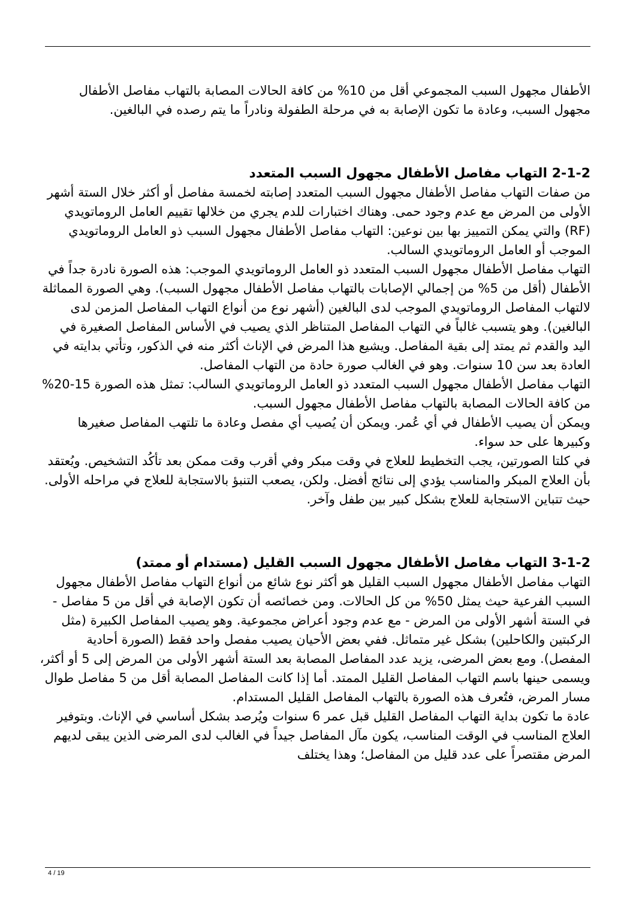الأطفال مجهول السبب المجموعي أقل من 10% من كافة الحالات المصابة بالتهاب مفاصل الأطفال مجهول السبب، وعادة ما تكون الإصابة به في مرحلة الطفولة ونادراً ما يتم رصده في البالغين.
2-1-2 التهاب مفاصل الأطفال مجهول السبب المتعدد
من صفات التهاب مفاصل الأطفال مجهول السبب المتعدد إصابته لخمسة مفاصل أو أكثر خلال الستة أشهر الأولى من المرض مع عدم وجود حمى. وهناك اختبارات للدم يجري من خلالها تقييم العامل الروماتويدي (RF) والتي يمكن التمييز بها بين نوعين: التهاب مفاصل الأطفال مجهول السبب ذو العامل الروماتويدي الموجب أو العامل الروماتويدي السالب.
التهاب مفاصل الأطفال مجهول السبب المتعدد ذو العامل الروماتويدي الموجب: هذه الصورة نادرة جداً في الأطفال (أقل من 5% من إجمالي الإصابات بالتهاب مفاصل الأطفال مجهول السبب). وهي الصورة المماثلة لالتهاب المفاصل الروماتويدي الموجب لدى البالغين (أشهر نوع من أنواع التهاب المفاصل المزمن لدى البالغين). وهو يتسبب غالباً في التهاب المفاصل المتناظر الذي يصيب في الأساس المفاصل الصغيرة في اليد والقدم ثم يمتد إلى بقية المفاصل. ويشيع هذا المرض في الإناث أكثر منه في الذكور، وتأتي بدايته في العادة بعد سن 10 سنوات. وهو في الغالب صورة حادة من التهاب المفاصل.
التهاب مفاصل الأطفال مجهول السبب المتعدد ذو العامل الروماتويدي السالب: تمثل هذه الصورة 15-20% من كافة الحالات المصابة بالتهاب مفاصل الأطفال مجهول السبب.
ويمكن أن يصيب الأطفال في أي عُمر. ويمكن أن يُصيب أي مفصل وعادة ما تلتهب المفاصل صغيرها وكبيرها على حد سواء.
في كلتا الصورتين، يجب التخطيط للعلاج في وقت مبكر وفي أقرب وقت ممكن بعد تأكُد التشخيص. ويُعتقد بأن العلاج المبكر والمناسب يؤدي إلى نتائج أفضل. ولكن، يصعب التنبؤ بالاستجابة للعلاج في مراحله الأولى. حيث تتباين الاستجابة للعلاج بشكل كبير بين طفل وآخر.
3-1-2 التهاب مفاصل الأطفال مجهول السبب القليل (مستدام أو ممتد)
التهاب مفاصل الأطفال مجهول السبب القليل هو أكثر نوع شائع من أنواع التهاب مفاصل الأطفال مجهول السبب الفرعية حيث يمثل 50% من كل الحالات. ومن خصائصه أن تكون الإصابة في أقل من 5 مفاصل - في الستة أشهر الأولى من المرض - مع عدم وجود أعراض مجموعية. وهو يصيب المفاصل الكبيرة (مثل الركبتين والكاحلين) بشكل غير متماثل. ففي بعض الأحيان يصيب مفصل واحد فقط (الصورة أحادية المفصل). ومع بعض المرضى، يزيد عدد المفاصل المصابة بعد الستة أشهر الأولى من المرض إلى 5 أو أكثر، ويسمى حينها باسم التهاب المفاصل القليل الممتد. أما إذا كانت المفاصل المصابة أقل من 5 مفاصل طوال مسار المرض، فتُعرف هذه الصورة بالتهاب المفاصل القليل المستدام.
عادة ما تكون بداية التهاب المفاصل القليل قبل عمر 6 سنوات ويُرصد بشكل أساسي في الإناث. وبتوفير العلاج المناسب في الوقت المناسب، يكون مآل المفاصل جيداً في الغالب لدى المرضى الذين يبقى لديهم المرض مقتصراً على عدد قليل من المفاصل؛ وهذا يختلف
4 / 19